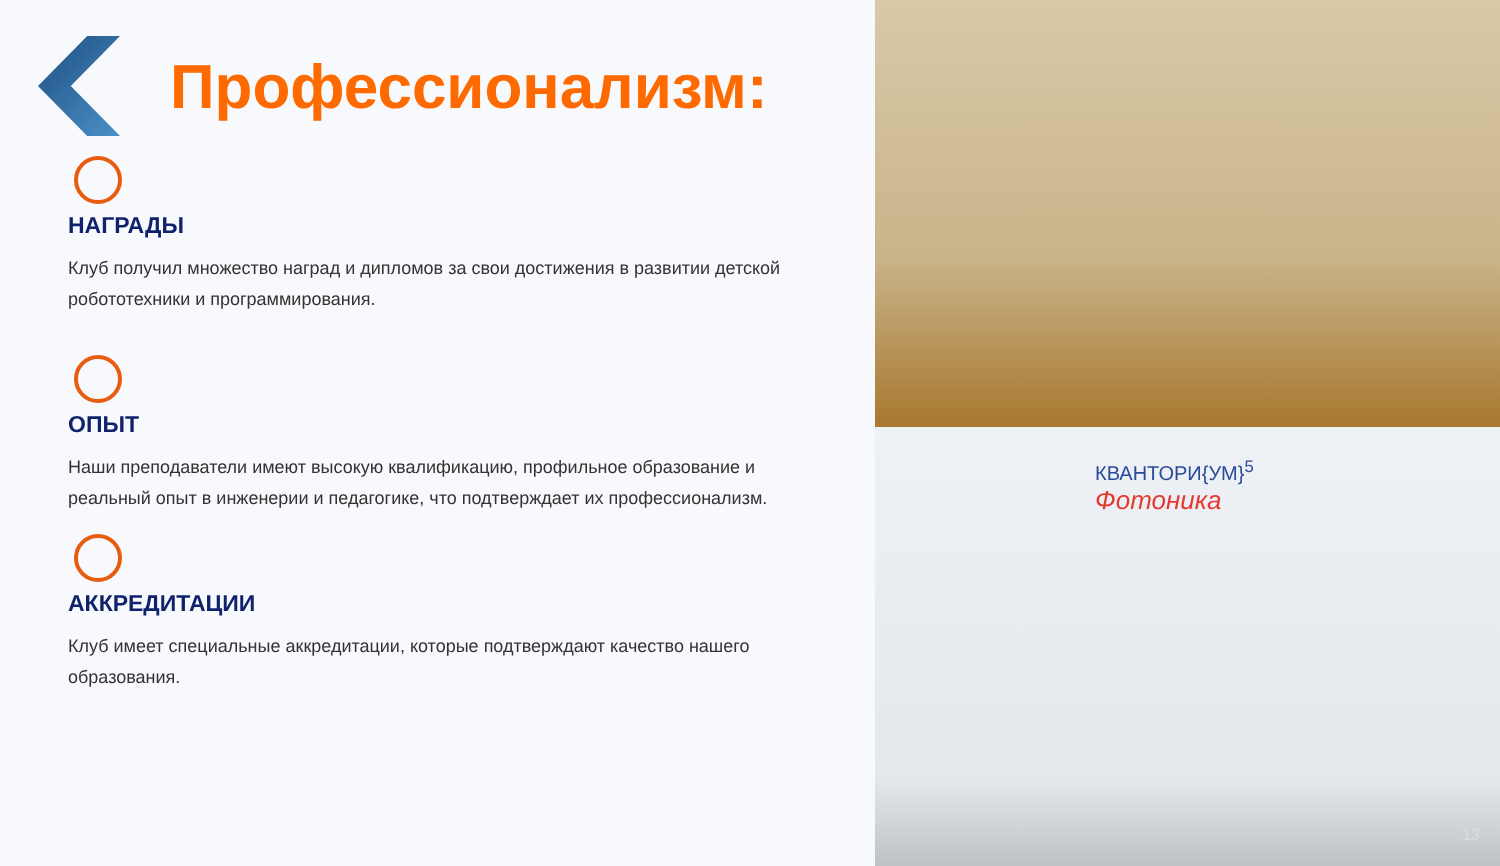Профессионализм:
НАГРАДЫ
Клуб получил множество наград и дипломов за свои достижения в развитии детской робототехники и программирования.
ОПЫТ
Наши преподаватели имеют высокую квалификацию, профильное образование и реальный опыт в инженерии и педагогике, что подтверждает их профессионализм.
АККРЕДИТАЦИИ
Клуб имеет специальные аккредитации, которые подтверждают качество нашего образования.
КВАНТОРИ{УМ}<sup>5</sup>
Фотоника
13